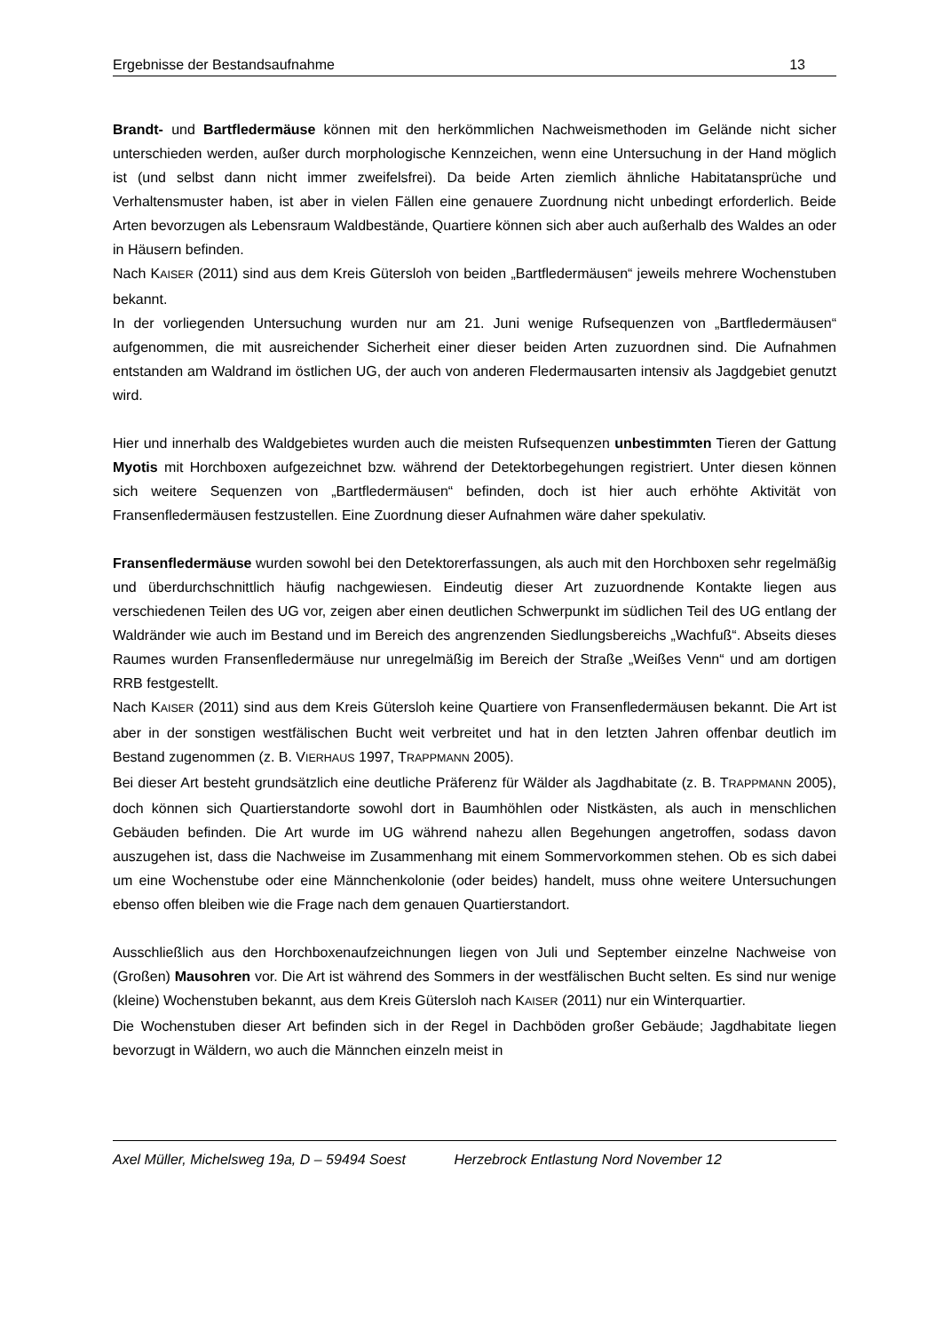Ergebnisse der Bestandsaufnahme 13
Brandt- und Bartfledermäuse können mit den herkömmlichen Nachweismethoden im Gelände nicht sicher unterschieden werden, außer durch morphologische Kennzeichen, wenn eine Untersuchung in der Hand möglich ist (und selbst dann nicht immer zweifelsfrei). Da beide Arten ziemlich ähnliche Habitatansprüche und Verhaltensmuster haben, ist aber in vielen Fällen eine genauere Zuordnung nicht unbedingt erforderlich. Beide Arten bevorzugen als Lebensraum Waldbestände, Quartiere können sich aber auch außerhalb des Waldes an oder in Häusern befinden.
Nach KAISER (2011) sind aus dem Kreis Gütersloh von beiden „Bartfledermäusen“ jeweils mehrere Wochenstuben bekannt.
In der vorliegenden Untersuchung wurden nur am 21. Juni wenige Rufsequenzen von „Bartfledermäusen“ aufgenommen, die mit ausreichender Sicherheit einer dieser beiden Arten zuzuordnen sind. Die Aufnahmen entstanden am Waldrand im östlichen UG, der auch von anderen Fledermausarten intensiv als Jagdgebiet genutzt wird.
Hier und innerhalb des Waldgebietes wurden auch die meisten Rufsequenzen unbestimmten Tieren der Gattung Myotis mit Horchboxen aufgezeichnet bzw. während der Detektorbegehungen registriert. Unter diesen können sich weitere Sequenzen von „Bartfledermäusen“ befinden, doch ist hier auch erhöhte Aktivität von Fransenfledermäusen festzustellen. Eine Zuordnung dieser Aufnahmen wäre daher spekulativ.
Fransenfledermäuse wurden sowohl bei den Detektorerfassungen, als auch mit den Horchboxen sehr regelmäßig und überdurchschnittlich häufig nachgewiesen. Eindeutig dieser Art zuzuordnende Kontakte liegen aus verschiedenen Teilen des UG vor, zeigen aber einen deutlichen Schwerpunkt im südlichen Teil des UG entlang der Waldränder wie auch im Bestand und im Bereich des angrenzenden Siedlungsbereichs „Wachfuß“. Abseits dieses Raumes wurden Fransenfledermäuse nur unregelmäßig im Bereich der Straße „Weißes Venn“ und am dortigen RRB festgestellt.
Nach KAISER (2011) sind aus dem Kreis Gütersloh keine Quartiere von Fransenfledermäusen bekannt. Die Art ist aber in der sonstigen westfälischen Bucht weit verbreitet und hat in den letzten Jahren offenbar deutlich im Bestand zugenommen (z. B. VIERHAUS 1997, TRAPPMANN 2005).
Bei dieser Art besteht grundsätzlich eine deutliche Präferenz für Wälder als Jagdhabitate (z. B. TRAPPMANN 2005), doch können sich Quartierstandorte sowohl dort in Baumhöhlen oder Nistkästen, als auch in menschlichen Gebäuden befinden. Die Art wurde im UG während nahezu allen Begehungen angetroffen, sodass davon auszugehen ist, dass die Nachweise im Zusammenhang mit einem Sommervorkommen stehen. Ob es sich dabei um eine Wochenstube oder eine Männchenkolonie (oder beides) handelt, muss ohne weitere Untersuchungen ebenso offen bleiben wie die Frage nach dem genauen Quartierstandort.
Ausschließlich aus den Horchboxenaufzeichnungen liegen von Juli und September einzelne Nachweise von (Großen) Mausohren vor. Die Art ist während des Sommers in der westfälischen Bucht selten. Es sind nur wenige (kleine) Wochenstuben bekannt, aus dem Kreis Gütersloh nach KAISER (2011) nur ein Winterquartier.
Die Wochenstuben dieser Art befinden sich in der Regel in Dachböden großer Gebäude; Jagdhabitate liegen bevorzugt in Wäldern, wo auch die Männchen einzeln meist in
Axel Müller, Michelsweg 19a, D – 59494 Soest Herzebrock Entlastung Nord November 12